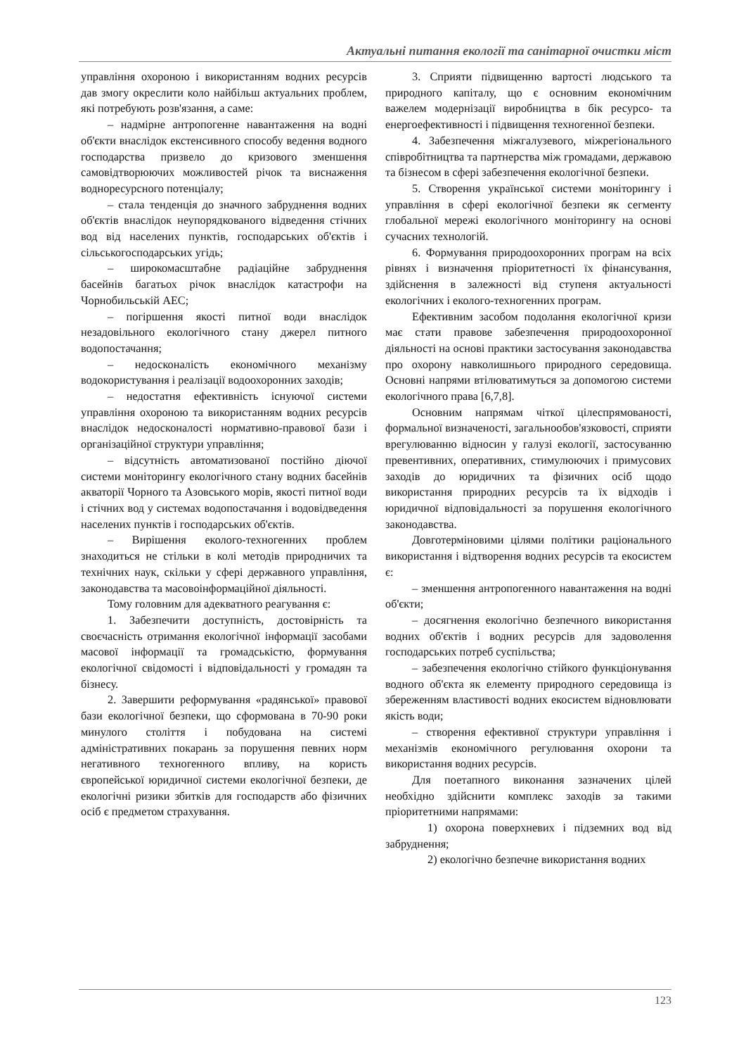Актуальні питання екології та санітарної очистки міст
управління охороною і використанням водних ресурсів дав змогу окреслити коло найбільш актуальних проблем, які потребують розв'язання, а саме:
– надмірне антропогенне навантаження на водні об'єкти внаслідок екстенсивного способу ведення водного господарства призвело до кризового зменшення самовідтворюючих можливостей річок та виснаження водноресурсного потенціалу;
– стала тенденція до значного забруднення водних об'єктів внаслідок неупорядкованого відведення стічних вод від населених пунктів, господарських об'єктів і сільськогосподарських угідь;
– широкомасштабне радіаційне забруднення басейнів багатьох річок внаслідок катастрофи на Чорнобильській АЕС;
– погіршення якості питної води внаслідок незадовільного екологічного стану джерел питного водопостачання;
– недосконалість економічного механізму водокористування і реалізації водоохоронних заходів;
– недостатня ефективність існуючої системи управління охороною та використанням водних ресурсів внаслідок недосконалості нормативно-правової бази і організаційної структури управління;
– відсутність автоматизованої постійно діючої системи моніторингу екологічного стану водних басейнів акваторії Чорного та Азовського морів, якості питної води і стічних вод у системах водопостачання і водовідведення населених пунктів і господарських об'єктів.
– Вирішення еколого-техногенних проблем знаходиться не стільки в колі методів природничих та технічних наук, скільки у сфері державного управління, законодавства та масовоінформаційної діяльності.
Тому головним для адекватного реагування є:
1. Забезпечити доступність, достовірність та своєчасність отримання екологічної інформації засобами масової інформації та громадськістю, формування екологічної свідомості і відповідальності у громадян та бізнесу.
2. Завершити реформування «радянської» правової бази екологічної безпеки, що сформована в 70-90 роки минулого століття і побудована на системі адміністративних покарань за порушення певних норм негативного техногенного впливу, на користь європейської юридичної системи екологічної безпеки, де екологічні ризики збитків для господарств або фізичних осіб є предметом страхування.
3. Сприяти підвищенню вартості людського та природного капіталу, що є основним економічним важелем модернізації виробництва в бік ресурсо- та енергоефективності і підвищення техногенної безпеки.
4. Забезпечення міжгалузевого, міжрегіонального співробітництва та партнерства між громадами, державою та бізнесом в сфері забезпечення екологічної безпеки.
5. Створення української системи моніторингу і управління в сфері екологічної безпеки як сегменту глобальної мережі екологічного моніторингу на основі сучасних технологій.
6. Формування природоохоронних програм на всіх рівнях і визначення пріоритетності їх фінансування, здійснення в залежності від ступеня актуальності екологічних і еколого-техногенних програм.
Ефективним засобом подолання екологічної кризи має стати правове забезпечення природоохоронної діяльності на основі практики застосування законодавства про охорону навколишнього природного середовища. Основні напрями втілюватимуться за допомогою системи екологічного права [6,7,8].
Основним напрямам чіткої цілеспрямованості, формальної визначеності, загальнообов'язковості, сприяти врегулюванню відносин у галузі екології, застосуванню превентивних, оперативних, стимулюючих і примусових заходів до юридичних та фізичних осіб щодо використання природних ресурсів та їх відходів і юридичної відповідальності за порушення екологічного законодавства.
Довготерміновими цілями політики раціонального використання і відтворення водних ресурсів та екосистем є:
– зменшення антропогенного навантаження на водні об'єкти;
– досягнення екологічно безпечного використання водних об'єктів і водних ресурсів для задоволення господарських потреб суспільства;
– забезпечення екологічно стійкого функціонування водного об'єкта як елементу природного середовища із збереженням властивості водних екосистем відновлювати якість води;
– створення ефективної структури управління і механізмів економічного регулювання охорони та використання водних ресурсів.
Для поетапного виконання зазначених цілей необхідно здійснити комплекс заходів за такими пріоритетними напрямами:
1) охорона поверхневих і підземних вод від забруднення;
2) екологічно безпечне використання водних
123